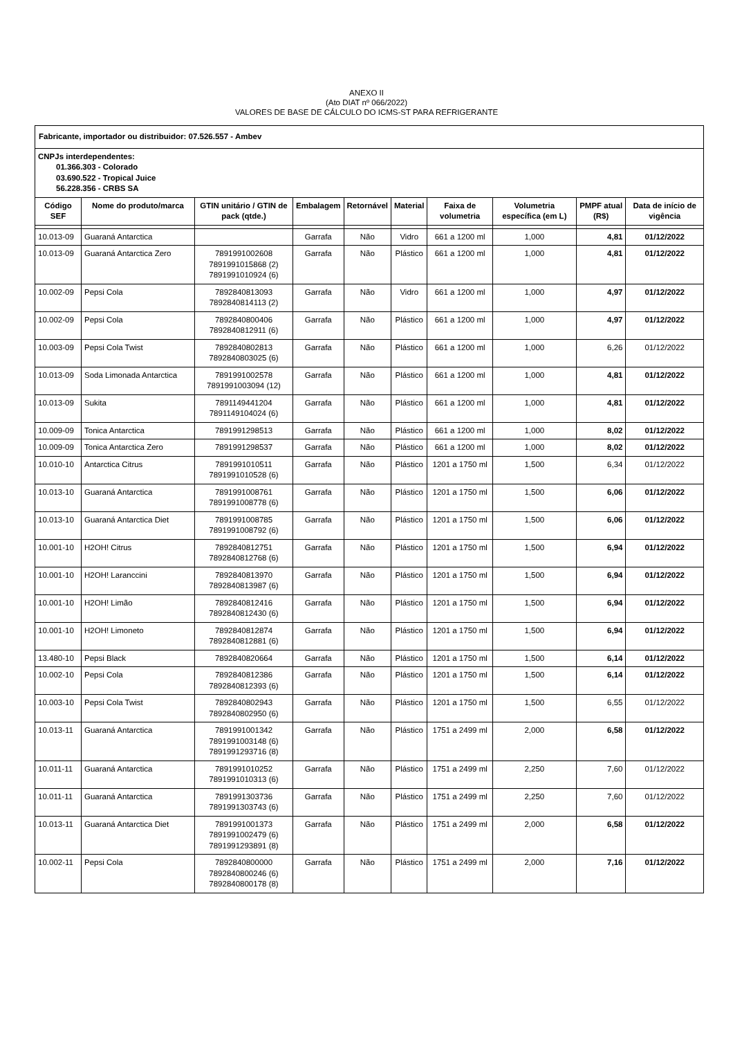ANEXO II
(Ato DIAT nº 066/2022)
VALORES DE BASE DE CÁLCULO DO ICMS-ST PARA REFRIGERANTE
| Fabricante, importador ou distribuidor: 07.526.557 - Ambev | | | | | | | | | |
| CNPJs interdependentes: 01.366.303 - Colorado 03.690.522 - Tropical Juice 56.228.356 - CRBS SA | | | | | | | | | |
| Código SEF | Nome do produto/marca | GTIN unitário / GTIN de pack (qtde.) | Embalagem | Retornável | Material | Faixa de volumetria | Volumetria específica (em L) | PMPF atual (R$) | Data de início de vigência |
| 10.013-09 | Guaraná Antarctica | | Garrafa | Não | Vidro | 661 a 1200 ml | 1,000 | 4,81 | 01/12/2022 |
| 10.013-09 | Guaraná Antarctica Zero | 7891991002608 7891991015868 (2) 7891991010924 (6) | Garrafa | Não | Plástico | 661 a 1200 ml | 1,000 | 4,81 | 01/12/2022 |
| 10.002-09 | Pepsi Cola | 7892840813093 7892840814113 (2) | Garrafa | Não | Vidro | 661 a 1200 ml | 1,000 | 4,97 | 01/12/2022 |
| 10.002-09 | Pepsi Cola | 7892840800406 7892840812911 (6) | Garrafa | Não | Plástico | 661 a 1200 ml | 1,000 | 4,97 | 01/12/2022 |
| 10.003-09 | Pepsi Cola Twist | 7892840802813 7892840803025 (6) | Garrafa | Não | Plástico | 661 a 1200 ml | 1,000 | 6,26 | 01/12/2022 |
| 10.013-09 | Soda Limonada Antarctica | 7891991002578 7891991003094 (12) | Garrafa | Não | Plástico | 661 a 1200 ml | 1,000 | 4,81 | 01/12/2022 |
| 10.013-09 | Sukita | 7891149441204 7891149104024 (6) | Garrafa | Não | Plástico | 661 a 1200 ml | 1,000 | 4,81 | 01/12/2022 |
| 10.009-09 | Tonica Antarctica | 7891991298513 | Garrafa | Não | Plástico | 661 a 1200 ml | 1,000 | 8,02 | 01/12/2022 |
| 10.009-09 | Tonica Antarctica Zero | 7891991298537 | Garrafa | Não | Plástico | 661 a 1200 ml | 1,000 | 8,02 | 01/12/2022 |
| 10.010-10 | Antarctica Citrus | 7891991010511 7891991010528 (6) | Garrafa | Não | Plástico | 1201 a 1750 ml | 1,500 | 6,34 | 01/12/2022 |
| 10.013-10 | Guaraná Antarctica | 7891991008761 7891991008778 (6) | Garrafa | Não | Plástico | 1201 a 1750 ml | 1,500 | 6,06 | 01/12/2022 |
| 10.013-10 | Guaraná Antarctica Diet | 7891991008785 7891991008792 (6) | Garrafa | Não | Plástico | 1201 a 1750 ml | 1,500 | 6,06 | 01/12/2022 |
| 10.001-10 | H2OH! Citrus | 7892840812751 7892840812768 (6) | Garrafa | Não | Plástico | 1201 a 1750 ml | 1,500 | 6,94 | 01/12/2022 |
| 10.001-10 | H2OH! Laranccini | 7892840813970 7892840813987 (6) | Garrafa | Não | Plástico | 1201 a 1750 ml | 1,500 | 6,94 | 01/12/2022 |
| 10.001-10 | H2OH! Limão | 7892840812416 7892840812430 (6) | Garrafa | Não | Plástico | 1201 a 1750 ml | 1,500 | 6,94 | 01/12/2022 |
| 10.001-10 | H2OH! Limoneto | 7892840812874 7892840812881 (6) | Garrafa | Não | Plástico | 1201 a 1750 ml | 1,500 | 6,94 | 01/12/2022 |
| 13.480-10 | Pepsi Black | 7892840820664 | Garrafa | Não | Plástico | 1201 a 1750 ml | 1,500 | 6,14 | 01/12/2022 |
| 10.002-10 | Pepsi Cola | 7892840812386 7892840812393 (6) | Garrafa | Não | Plástico | 1201 a 1750 ml | 1,500 | 6,14 | 01/12/2022 |
| 10.003-10 | Pepsi Cola Twist | 7892840802943 7892840802950 (6) | Garrafa | Não | Plástico | 1201 a 1750 ml | 1,500 | 6,55 | 01/12/2022 |
| 10.013-11 | Guaraná Antarctica | 7891991001342 7891991003148 (6) 7891991293716 (8) | Garrafa | Não | Plástico | 1751 a 2499 ml | 2,000 | 6,58 | 01/12/2022 |
| 10.011-11 | Guaraná Antarctica | 7891991010252 7891991010313 (6) | Garrafa | Não | Plástico | 1751 a 2499 ml | 2,250 | 7,60 | 01/12/2022 |
| 10.011-11 | Guaraná Antarctica | 7891991303736 7891991303743 (6) | Garrafa | Não | Plástico | 1751 a 2499 ml | 2,250 | 7,60 | 01/12/2022 |
| 10.013-11 | Guaraná Antarctica Diet | 7891991001373 7891991002479 (6) 7891991293891 (8) | Garrafa | Não | Plástico | 1751 a 2499 ml | 2,000 | 6,58 | 01/12/2022 |
| 10.002-11 | Pepsi Cola | 7892840800000 7892840800246 (6) 7892840800178 (8) | Garrafa | Não | Plástico | 1751 a 2499 ml | 2,000 | 7,16 | 01/12/2022 |